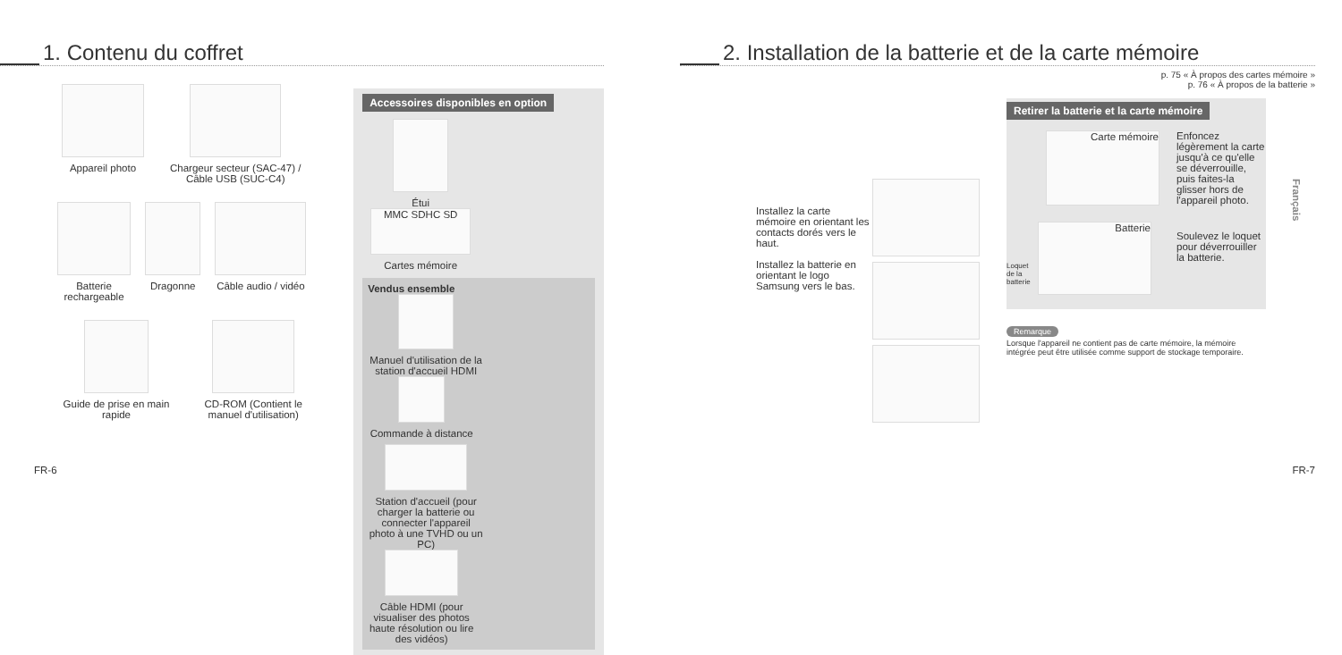1. Contenu du coffret
Appareil photo
Chargeur secteur (SAC-47) / Câble USB (SUC-C4)
Batterie rechargeable
Dragonne
Câble audio / vidéo
Guide de prise en main rapide
CD-ROM (Contient le manuel d'utilisation)
Accessoires disponibles en option
Étui
MMC SDHC SD
Cartes mémoire
Vendus ensemble
Manuel d'utilisation de la station d'accueil HDMI
Commande à distance
Station d'accueil (pour charger la batterie ou connecter l'appareil photo à une TVHD ou un PC)
Câble HDMI (pour visualiser des photos haute résolution ou lire des vidéos)
FR-6
2. Installation de la batterie et de la carte mémoire
p. 75 « À propos des cartes mémoire »
p. 76 « À propos de la batterie »
Installez la carte mémoire en orientant les contacts dorés vers le haut.
Installez la batterie en orientant le logo Samsung vers le bas.
Retirer la batterie et la carte mémoire
Carte mémoire
Enfoncez légèrement la carte jusqu'à ce qu'elle se déverrouille, puis faites-la glisser hors de l'appareil photo.
Loquet de la batterie
Batterie
Soulevez le loquet pour déverrouiller la batterie.
Remarque
Lorsque l'appareil ne contient pas de carte mémoire, la mémoire intégrée peut être utilisée comme support de stockage temporaire.
Français
FR-7